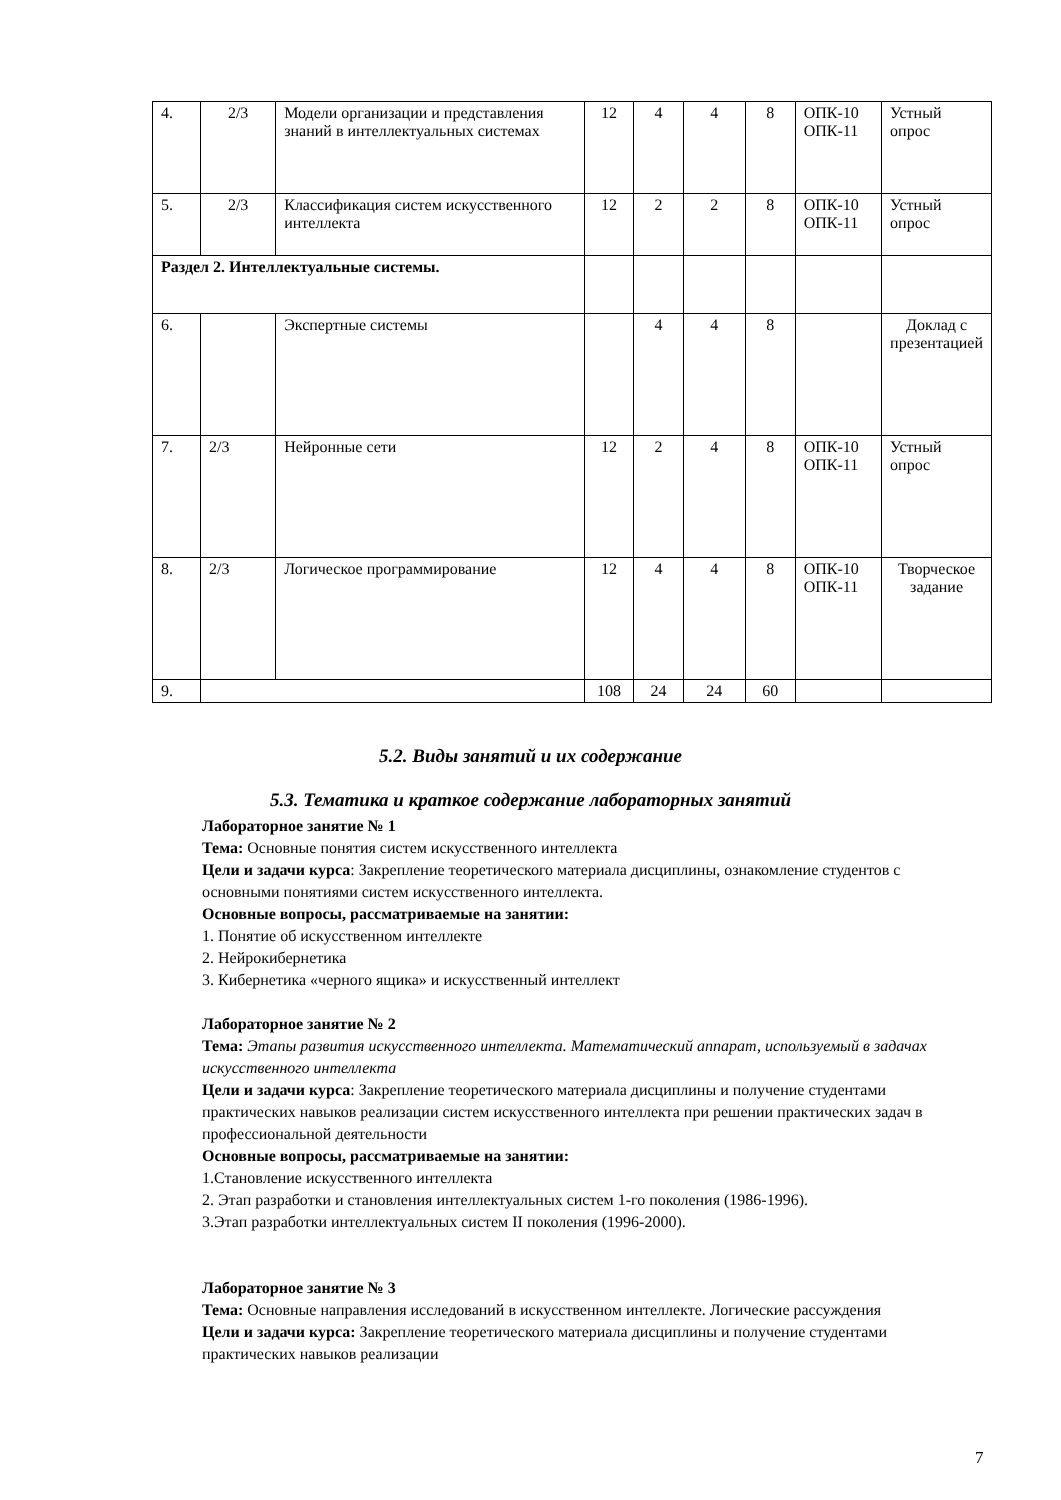| 4. | 2/3 | Модели организации и представления знаний в интеллектуальных системах | 12 | 4 | 4 | 8 | ОПК-10 ОПК-11 | Устный опрос |
| 5. | 2/3 | Классификация систем искусственного интеллекта | 12 | 2 | 2 | 8 | ОПК-10 ОПК-11 | Устный опрос |
| Раздел 2. Интеллектуальные системы. | | | | | | | | |
| 6. | | Экспертные системы | | 4 | 4 | 8 | | Доклад с презентацией |
| 7. | 2/3 | Нейронные сети | 12 | 2 | 4 | 8 | ОПК-10 ОПК-11 | Устный опрос |
| 8. | 2/3 | Логическое программирование | 12 | 4 | 4 | 8 | ОПК-10 ОПК-11 | Творческое задание |
| 9. | | | 108 | 24 | 24 | 60 | | |
5.2. Виды занятий и их содержание
5.3. Тематика и краткое содержание лабораторных занятий
Лабораторное занятие № 1
Тема: Основные понятия систем искусственного интеллекта
Цели и задачи курса: Закрепление теоретического материала дисциплины, ознакомление студентов с основными понятиями систем искусственного интеллекта.
Основные вопросы, рассматриваемые на занятии:
1. Понятие об искусственном интеллекте
2. Нейрокибернетика
3. Кибернетика «черного ящика» и искусственный интеллект
Лабораторное занятие № 2
Тема: Этапы развития искусственного интеллекта. Математический аппарат, используемый в задачах искусственного интеллекта
Цели и задачи курса: Закрепление теоретического материала дисциплины и получение студентами практических навыков реализации систем искусственного интеллекта при решении практических задач в профессиональной деятельности
Основные вопросы, рассматриваемые на занятии:
1.Становление искусственного интеллекта
2. Этап разработки и становления интеллектуальных систем 1-го поколения (1986-1996).
3.Этап разработки интеллектуальных систем II поколения (1996-2000).
Лабораторное занятие № 3
Тема: Основные направления исследований в искусственном интеллекте. Логические рассуждения
Цели и задачи курса: Закрепление теоретического материала дисциплины и получение студентами практических навыков реализации
7